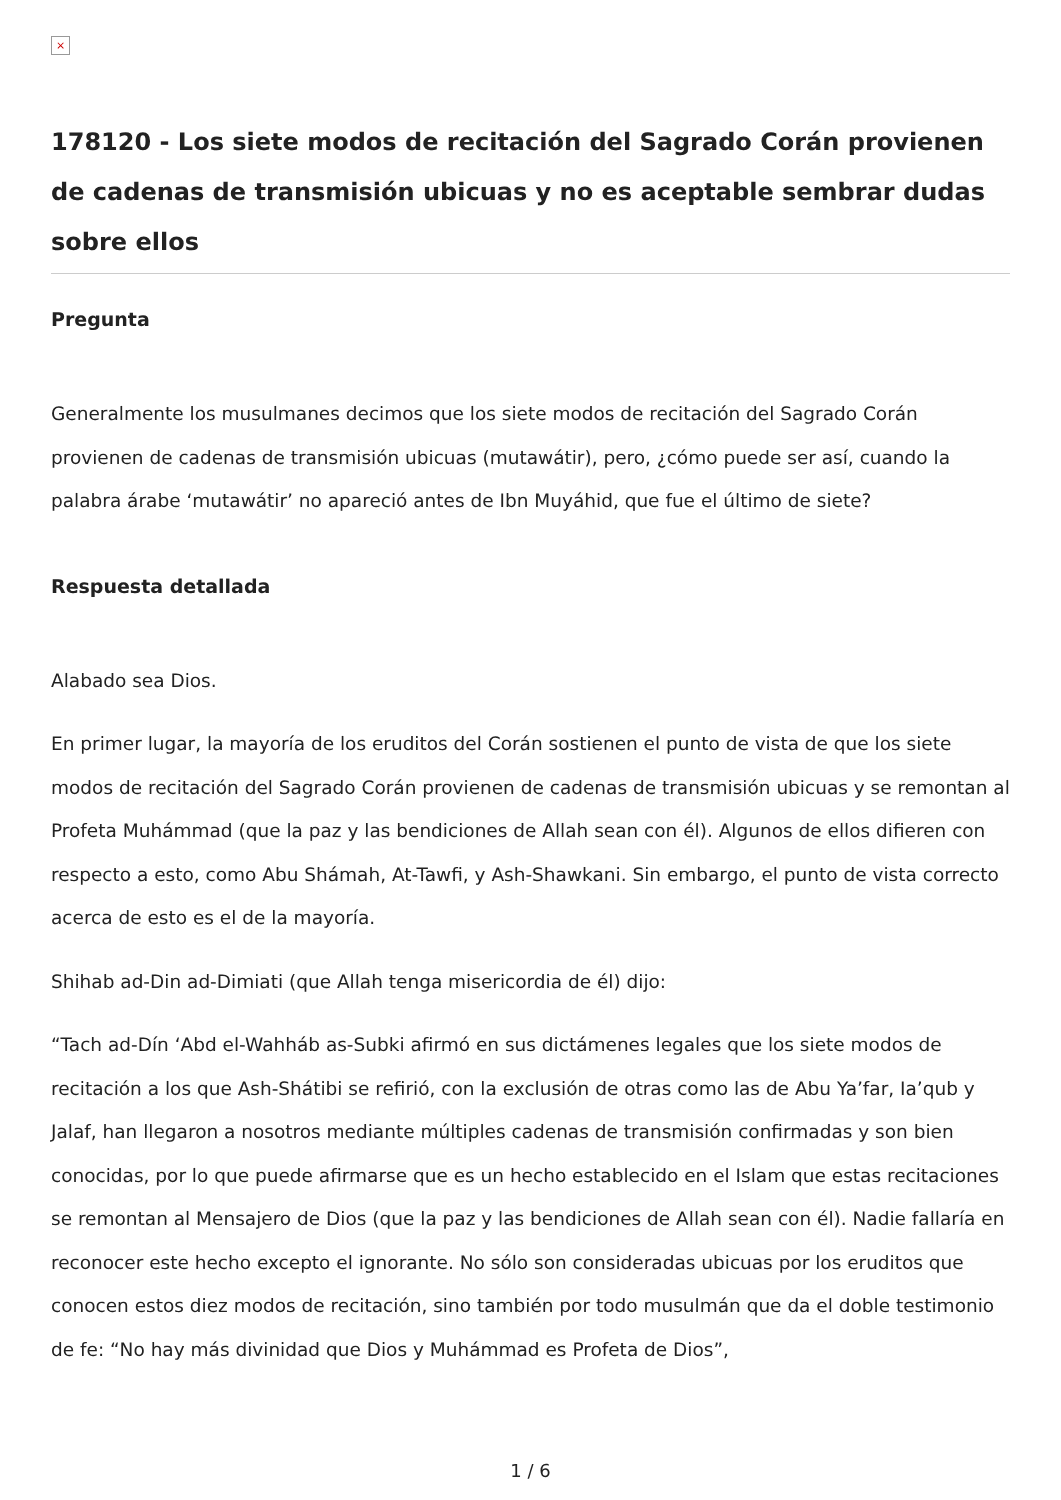×
178120 - Los siete modos de recitación del Sagrado Corán provienen de cadenas de transmisión ubicuas y no es aceptable sembrar dudas sobre ellos
Pregunta
Generalmente los musulmanes decimos que los siete modos de recitación del Sagrado Corán provienen de cadenas de transmisión ubicuas (mutawátir), pero, ¿cómo puede ser así, cuando la palabra árabe ‘mutawátir’ no apareció antes de Ibn Muyáhid, que fue el último de siete?
Respuesta detallada
Alabado sea Dios.
En primer lugar, la mayoría de los eruditos del Corán sostienen el punto de vista de que los siete modos de recitación del Sagrado Corán provienen de cadenas de transmisión ubicuas y se remontan al Profeta Muhámmad (que la paz y las bendiciones de Allah sean con él). Algunos de ellos difieren con respecto a esto, como Abu Shámah, At-Tawfi, y Ash-Shawkani. Sin embargo, el punto de vista correcto acerca de esto es el de la mayoría.
Shihab ad-Din ad-Dimiati (que Allah tenga misericordia de él) dijo:
“Tach ad-Dín ‘Abd el-Wahháb as-Subki afirmó en sus dictámenes legales que los siete modos de recitación a los que Ash-Shátibi se refirió, con la exclusión de otras como las de Abu Ya’far, Ia’qub y Jalaf, han llegaron a nosotros mediante múltiples cadenas de transmisión confirmadas y son bien conocidas, por lo que puede afirmarse que es un hecho establecido en el Islam que estas recitaciones se remontan al Mensajero de Dios (que la paz y las bendiciones de Allah sean con él). Nadie fallaría en reconocer este hecho excepto el ignorante. No sólo son consideradas ubicuas por los eruditos que conocen estos diez modos de recitación, sino también por todo musulmán que da el doble testimonio de fe: “No hay más divinidad que Dios y Muhámmad es Profeta de Dios”,
1 / 6